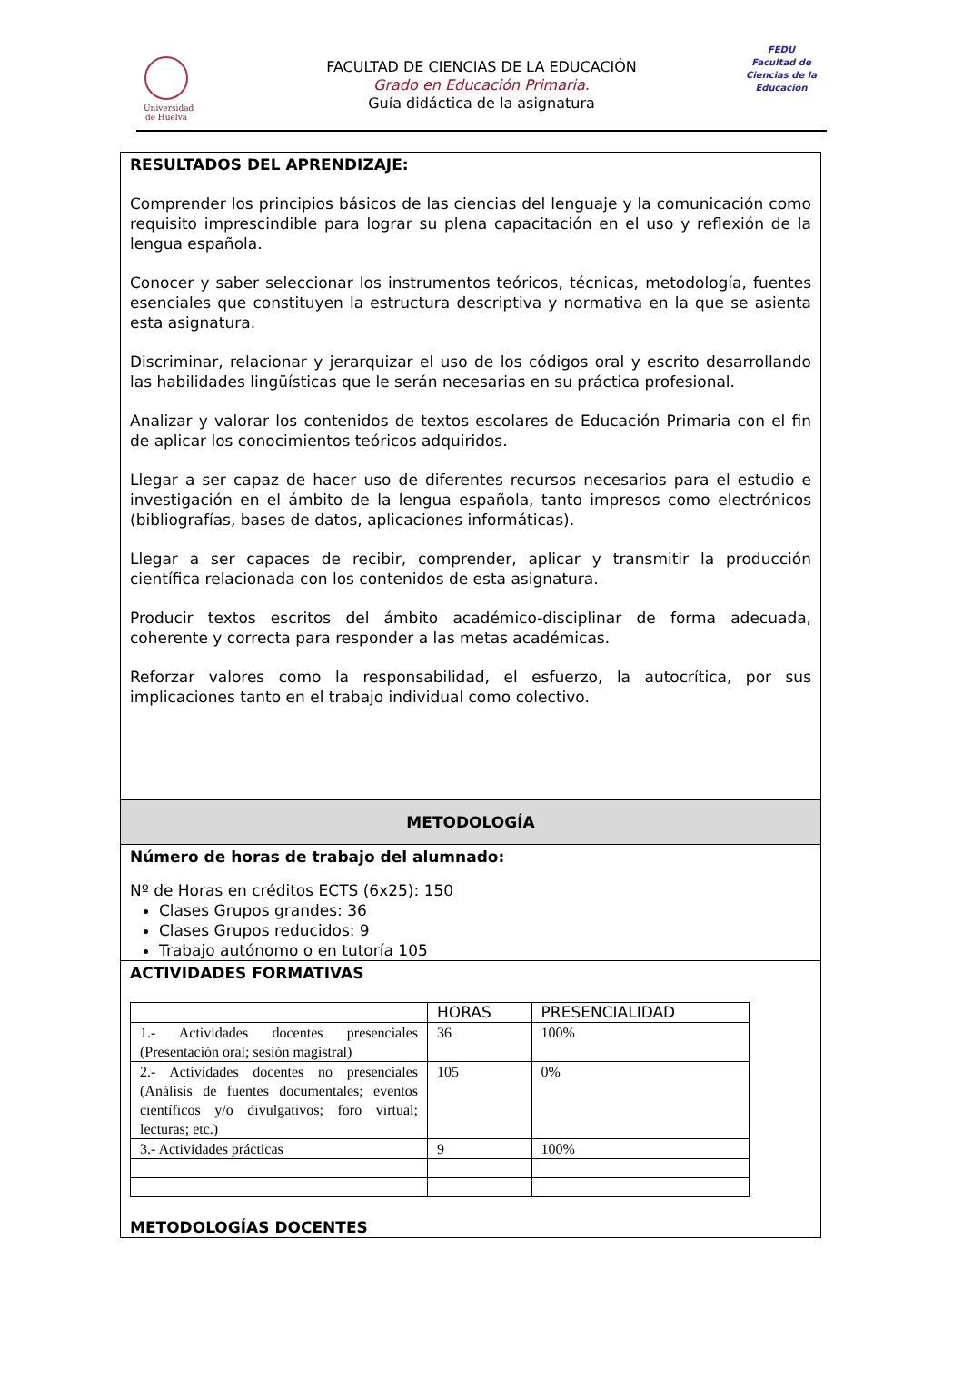Universidad de Huelva
FEDU
Facultad de Ciencias de la Educación
FACULTAD DE CIENCIAS DE LA EDUCACIÓN
Grado en Educación Primaria.
Guía didáctica de la asignatura
RESULTADOS DEL APRENDIZAJE:
Comprender los principios básicos de las ciencias del lenguaje y la comunicación como requisito imprescindible para lograr su plena capacitación en el uso y reflexión de la lengua española.
Conocer y saber seleccionar los instrumentos teóricos, técnicas, metodología, fuentes esenciales que constituyen la estructura descriptiva y normativa en la que se asienta esta asignatura.
Discriminar, relacionar y jerarquizar el uso de los códigos oral y escrito desarrollando las habilidades lingüísticas que le serán necesarias en su práctica profesional.
Analizar y valorar los contenidos de textos escolares de Educación Primaria con el fin de aplicar los conocimientos teóricos adquiridos.
Llegar a ser capaz de hacer uso de diferentes recursos necesarios para el estudio e investigación en el ámbito de la lengua española, tanto impresos como electrónicos (bibliografías, bases de datos, aplicaciones informáticas).
Llegar a ser capaces de recibir, comprender, aplicar y transmitir la producción científica relacionada con los contenidos de esta asignatura.
Producir textos escritos del ámbito académico-disciplinar de forma adecuada, coherente y correcta para responder a las metas académicas.
Reforzar valores como la responsabilidad, el esfuerzo, la autocrítica, por sus implicaciones tanto en el trabajo individual como colectivo.
METODOLOGÍA
Número de horas de trabajo del alumnado:
Nº de Horas en créditos ECTS (6x25): 150
Clases Grupos grandes: 36
Clases Grupos reducidos: 9
Trabajo autónomo o en tutoría 105
ACTIVIDADES FORMATIVAS
| | HORAS | PRESENCIALIDAD |
| --- | --- | --- |
| 1.- Actividades docentes presenciales (Presentación oral; sesión magistral) | 36 | 100% |
| 2.- Actividades docentes no presenciales (Análisis de fuentes documentales; eventos científicos y/o divulgativos; foro virtual; lecturas; etc.) | 105 | 0% |
| 3.- Actividades prácticas | 9 | 100% |
METODOLOGÍAS DOCENTES